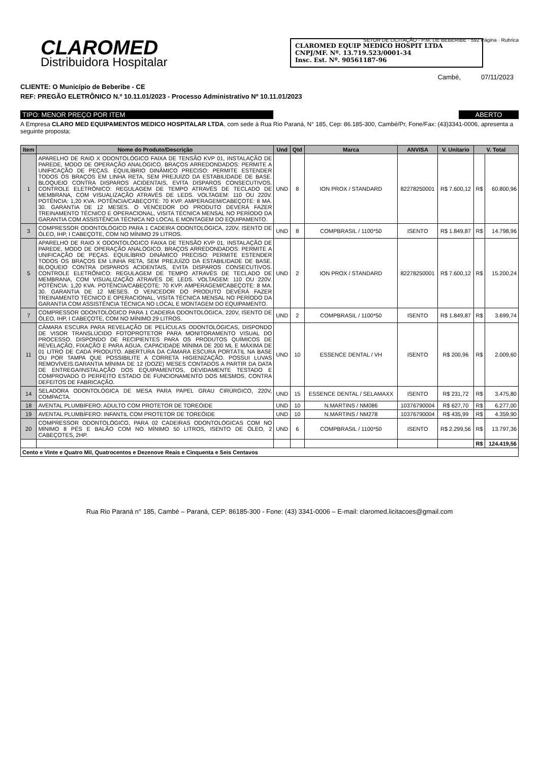CLAROMED
Distribuidora Hospitalar
CLAROMED EQUIP MEDICO HOSPIT LTDA
CNPJ/MF. Nº. 13.719.523/0001-34
Insc. Est. Nº. 90561187-96
SETOR DE LICITAÇÃO - P.M. DE BEBERIBE · 592 Página · Rubrica
Cambé, 07/11/2023
CLIENTE: O Município de Beberibe - CE
REF: PREGÃO ELETRÔNICO N.º 10.11.01/2023 - Processo Administrativo Nº 10.11.01/2023
TIPO: MENOR PREÇO POR ITEM ABERTO
A Empresa CLARO MED EQUIPAMENTOS MEDICO HOSPITALAR LTDA, com sede à Rua Rio Paraná, N° 185, Cep: 86.185-300, Cambé/Pr, Fone/Fax: (43)3341-0006, apresenta a seguinte proposta:
| Item | Nome do Produto/Descrição | Und | Qtd | Marca | ANVISA | V. Unitario | V. Total | |
| --- | --- | --- | --- | --- | --- | --- | --- | --- |
| 1 | APARELHO DE RAIO X ODONTOLÓGICO FAIXA DE TENSÃO KVP 01, INSTALAÇÃO DE PAREDE, MODO DE OPERAÇÃO ANALÓGICO. BRAÇOS ARREDONDADOS: PERMITE A UNIFICAÇÃO DE PEÇAS. EQUILÍBRIO DINÂMICO PRECISO: PERMITE ESTENDER TODOS OS BRAÇOS EM LINHA RETA, SEM PREJUÍZO DA ESTABILIDADE DE BASE. BLOQUEIO CONTRA DISPAROS ACIDENTAIS, EVITA DISPAROS CONSECUTIVOS. CONTROLE ELETRÔNICO: REGULAGEM DE TEMPO ATRAVÉS DE TECLADO DE MEMBRANA, COM VISUALIZAÇÃO ATRAVÉS DE LEDS. VOLTAGEM: 110 OU 220V. POTÊNCIA: 1,20 KVA. POTÊNCIA/CABEÇOTE: 70 KVP. AMPERAGEM/CABEÇOTE: 8 MA. 30. GARANTIA DE 12 MESES. O VENCEDOR DO PRODUTO DEVERÁ FAZER TREINAMENTO TÉCNICO E OPERACIONAL, VISITA TÉCNICA MENSAL NO PERÍODO DA GARANTIA COM ASSISTÊNCIA TÉCNICA NO LOCAL E MONTAGEM DO EQUIPAMENTO. | UND | 8 | ION PROX / STANDARD | 82278250001 | R$ 7.600,12 | R$ | 60.800,96 |
| 3 | COMPRESSOR ODONTOLÓGICO PARA 1 CADEIRA ODONTOLÓGICA, 220V, ISENTO DE ÓLEO, IHP, I CABEÇOTE, COM NO MÍNIMO 29 LITROS. | UND | 8 | COMPBRASIL / 1100*50 | ISENTO | R$ 1.849,87 | R$ | 14.798,96 |
| 5 | APARELHO DE RAIO X ODONTOLÓGICO FAIXA DE TENSÃO KVP 01, INSTALAÇÃO DE PAREDE, MODO DE OPERAÇÃO ANALÓGICO. BRAÇOS ARREDONDADOS: PERMITE A UNIFICAÇÃO DE PEÇAS. EQUILÍBRIO DINÂMICO PRECISO: PERMITE ESTENDER TODOS OS BRAÇOS EM LINHA RETA, SEM PREJUÍZO DA ESTABILIDADE DE BASE. BLOQUEIO CONTRA DISPAROS ACIDENTAIS, EVITA DISPAROS CONSECUTIVOS. CONTROLE ELETRÔNICO: REGULAGEM DE TEMPO ATRAVÉS DE TECLADO DE MEMBRANA, COM VISUALIZAÇÃO ATRAVÉS DE LEDS. VOLTAGEM: 110 OU 220V. POTÊNCIA: 1,20 KVA. POTÊNCIA/CABEÇOTE: 70 KVP. AMPERAGEM/CABEÇOTE: 8 MA. 30. GARANTIA DE 12 MESES. O VENCEDOR DO PRODUTO DEVERÁ FAZER TREINAMENTO TÉCNICO E OPERACIONAL, VISITA TÉCNICA MENSAL NO PERÍODO DA GARANTIA COM ASSISTÊNCIA TÉCNICA NO LOCAL E MONTAGEM DO EQUIPAMENTO. | UND | 2 | ION PROX / STANDARD | 82278250001 | R$ 7.600,12 | R$ | 15.200,24 |
| 7 | COMPRESSOR ODONTOLÓGICO PARA 1 CADEIRA ODONTOLÓGICA, 220V, ISENTO DE ÓLEO, IHP, I CABEÇOTE, COM NO MÍNIMO 29 LITROS. | UND | 2 | COMPBRASIL / 1100*50 | ISENTO | R$ 1.849,87 | R$ | 3.699,74 |
| 11 | CÂMARA ESCURA PARA REVELAÇÃO DE PELÍCULAS ODONTOLÓGICAS, DISPONDO DE VISOR TRANSLÚCIDO FOTOPROTETOR PARA MONITORAMENTO VISUAL DO PROCESSO. DISPONDO DE RECIPIENTES PARA OS PRODUTOS QUÍMICOS DE REVELAÇÃO, FIXAÇÃO E PARA ÁGUA. CAPACIDADE MÍNIMA DE 200 ML E MÁXIMA DE 01 LITRO DE CADA PRODUTO. ABERTURA DA CÂMARA ESCURA PORTÁTIL NA BASE OU POR TAMPA QUE POSSIBILITE A CORRETA HIGIENIZAÇÃO. POSSUI LUVAS REMOVÍVEIS.GARANTIA MÍNIMA DE 12 (DOZE) MESES CONTADOS A PARTIR DA DATA DE ENTREGA/INSTALAÇÃO DOS EQUIPAMENTOS, DEVIDAMENTE TESTADO E COMPROVADO O PERFEITO ESTADO DE FUNCIONAMENTO DOS MESMOS, CONTRA DEFEITOS DE FABRICAÇÃO. | UND | 10 | ESSENCE DENTAL / VH | ISENTO | R$ 200,96 | R$ | 2.009,60 |
| 14 | SELADORA ODONTOLÓGICA DE MESA PARA PAPEL GRAU CIRÚRGICO, 220V, COMPACTA. | UND | 15 | ESSENCE DENTAL / SELAMAXX | ISENTO | R$ 231,72 | R$ | 3.475,80 |
| 18 | AVENTAL PLUMBÍFERO: ADULTO COM PROTETOR DE TOREÓIDE | UND | 10 | N.MARTINS / NM086 | 10376790004 | R$ 627,70 | R$ | 6.277,00 |
| 19 | AVENTAL PLUMBÍFERO: INFANTIL COM PROTETOR DE TOREÓIDE | UND | 10 | N.MARTINS / NM278 | 10376790004 | R$ 435,99 | R$ | 4.359,90 |
| 20 | COMPRESSOR ODONTOLÓGICO, PARA 02 CADEIRAS ODONTOLÓGICAS COM NO MÍNIMO 8 PÉS E BALÃO COM NO MÍNIMO 50 LITROS, ISENTO DE ÓLEO, 2 CABEÇOTES, 2HP. | UND | 6 | COMPBRASIL / 1100*50 | ISENTO | R$ 2.299,56 | R$ | 13.797,36 |
| | | | | | | | R$ | 124.419,56 |
| Cento e Vinte e Quatro Mil, Quatrocentos e Dezenove Reais e Cinquenta e Seis Centavos | | | | | | | | |
Rua Rio Paraná n° 185, Cambé – Paraná, CEP: 86185-300 - Fone: (43) 3341-0006 – E-mail: claromed.licitacoes@gmail.com